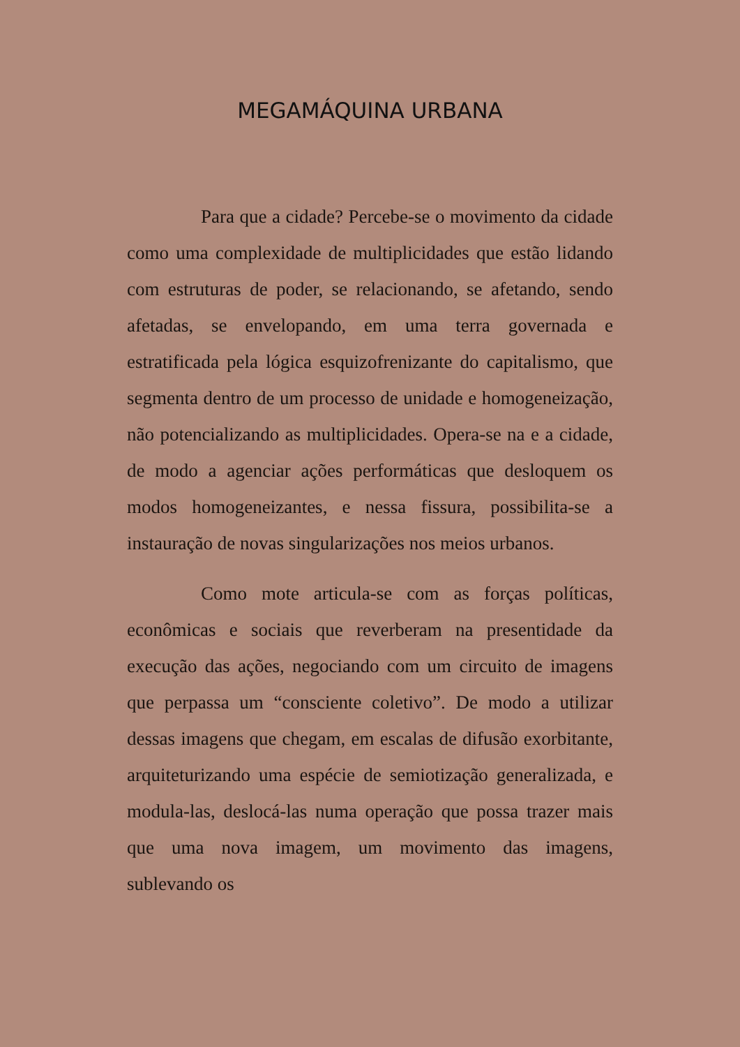MEGAMÁQUINA URBANA
Para que a cidade? Percebe-se o movimento da cidade como uma complexidade de multiplicidades que estão lidando com estruturas de poder, se relacionando, se afetando, sendo afetadas, se envelopando, em uma terra governada e estratificada pela lógica esquizofrenizante do capitalismo, que segmenta dentro de um processo de unidade e homogeneização, não potencializando as multiplicidades. Opera-se na e a cidade, de modo a agenciar ações performáticas que desloquem os modos homogeneizantes, e nessa fissura, possibilita-se a instauração de novas singularizações nos meios urbanos.
Como mote articula-se com as forças políticas, econômicas e sociais que reverberam na presentidade da execução das ações, negociando com um circuito de imagens que perpassa um “consciente coletivo”. De modo a utilizar dessas imagens que chegam, em escalas de difusão exorbitante, arquiteturizando uma espécie de semiotização generalizada, e modula-las, deslocá-las numa operação que possa trazer mais que uma nova imagem, um movimento das imagens, sublevando os